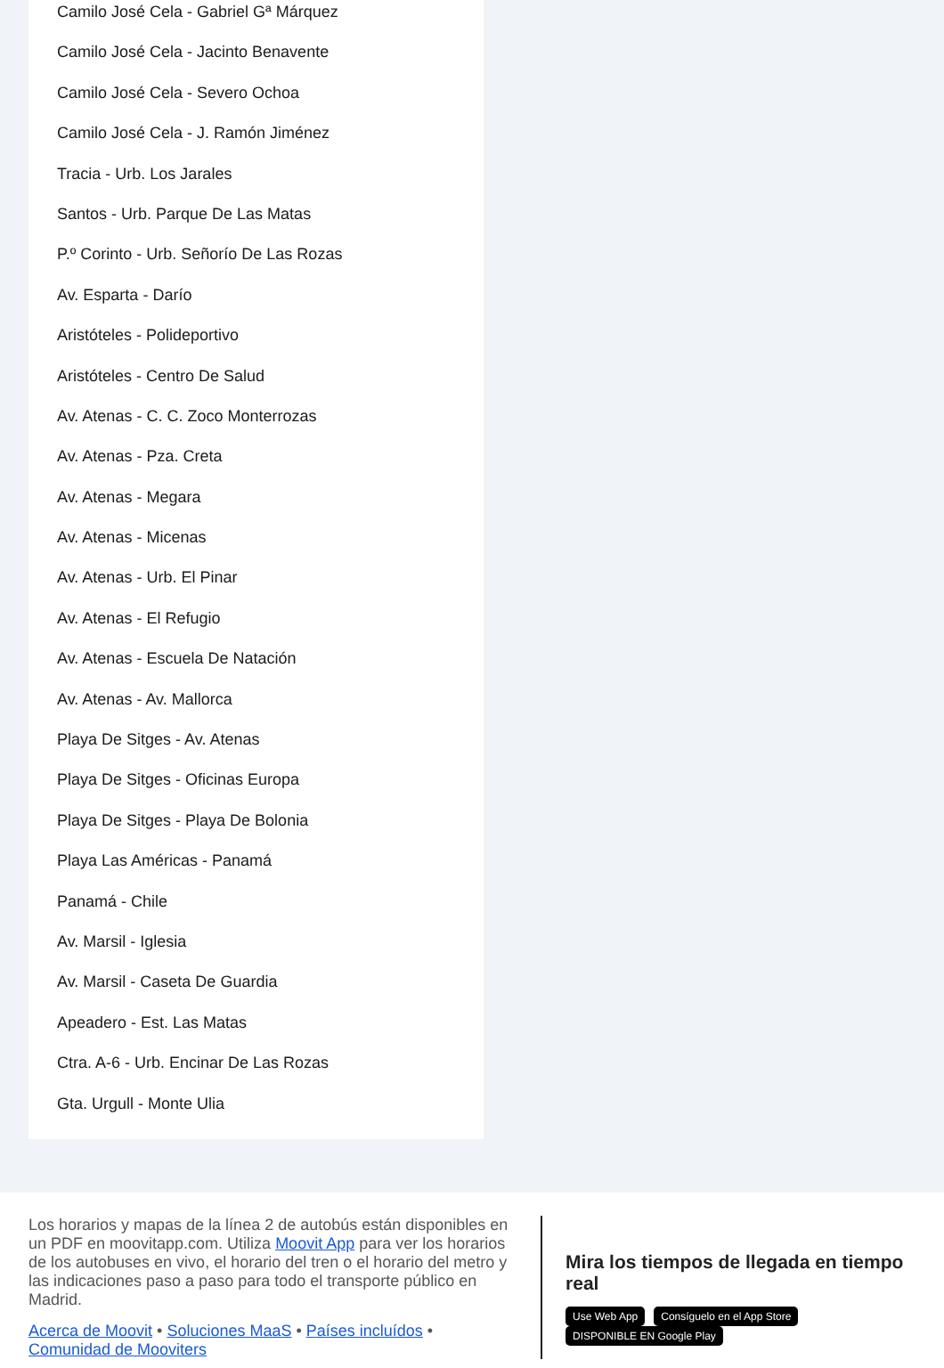Camilo José Cela - Gabriel Gª Márquez
Camilo José Cela - Jacinto Benavente
Camilo José Cela - Severo Ochoa
Camilo José Cela - J. Ramón Jiménez
Tracia - Urb. Los Jarales
Santos - Urb. Parque De Las Matas
P.º Corinto - Urb. Señorío De Las Rozas
Av. Esparta - Darío
Aristóteles - Polideportivo
Aristóteles - Centro De Salud
Av. Atenas - C. C. Zoco Monterrozas
Av. Atenas - Pza. Creta
Av. Atenas - Megara
Av. Atenas - Micenas
Av. Atenas - Urb. El Pinar
Av. Atenas - El Refugio
Av. Atenas - Escuela De Natación
Av. Atenas - Av. Mallorca
Playa De Sitges - Av. Atenas
Playa De Sitges - Oficinas Europa
Playa De Sitges - Playa De Bolonia
Playa Las Américas - Panamá
Panamá - Chile
Av. Marsil - Iglesia
Av. Marsil - Caseta De Guardia
Apeadero - Est. Las Matas
Ctra. A-6 - Urb. Encinar De Las Rozas
Gta. Urgull - Monte Ulia
Los horarios y mapas de la línea 2 de autobús están disponibles en un PDF en moovitapp.com. Utiliza Moovit App para ver los horarios de los autobuses en vivo, el horario del tren o el horario del metro y las indicaciones paso a paso para todo el transporte público en Madrid.
Acerca de Moovit • Soluciones MaaS • Países incluídos • Comunidad de Mooviters
Mira los tiempos de llegada en tiempo real
Use Web App Consíguelo en el App Store DISPONIBLE EN Google Play